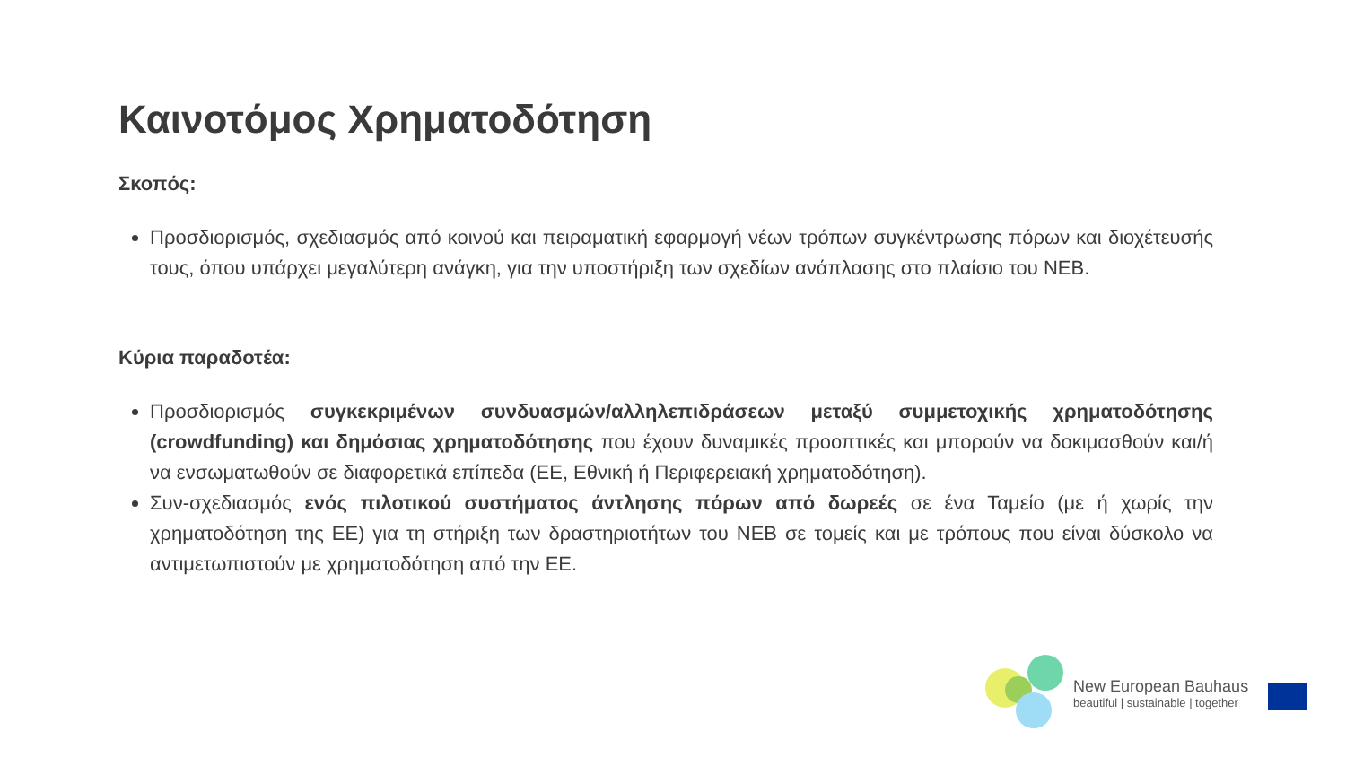Καινοτόμος Χρηματοδότηση
Σκοπός:
Προσδιορισμός, σχεδιασμός από κοινού και πειραματική εφαρμογή νέων τρόπων συγκέντρωσης πόρων και διοχέτευσής τους, όπου υπάρχει μεγαλύτερη ανάγκη, για την υποστήριξη των σχεδίων ανάπλασης στο πλαίσιο του NEB.
Κύρια παραδοτέα:
Προσδιορισμός συγκεκριμένων συνδυασμών/αλληλεπιδράσεων μεταξύ συμμετοχικής χρηματοδότησης (crowdfunding) και δημόσιας χρηματοδότησης που έχουν δυναμικές προοπτικές και μπορούν να δοκιμασθούν και/ή να ενσωματωθούν σε διαφορετικά επίπεδα (ΕΕ, Εθνική ή Περιφερειακή χρηματοδότηση).
Συν-σχεδιασμός ενός πιλοτικού συστήματος άντλησης πόρων από δωρεές σε ένα Ταμείο (με ή χωρίς την χρηματοδότηση της ΕΕ) για τη στήριξη των δραστηριοτήτων του NEB σε τομείς και με τρόπους που είναι δύσκολο να αντιμετωπιστούν με χρηματοδότηση από την ΕΕ.
New European Bauhaus
beautiful | sustainable | together